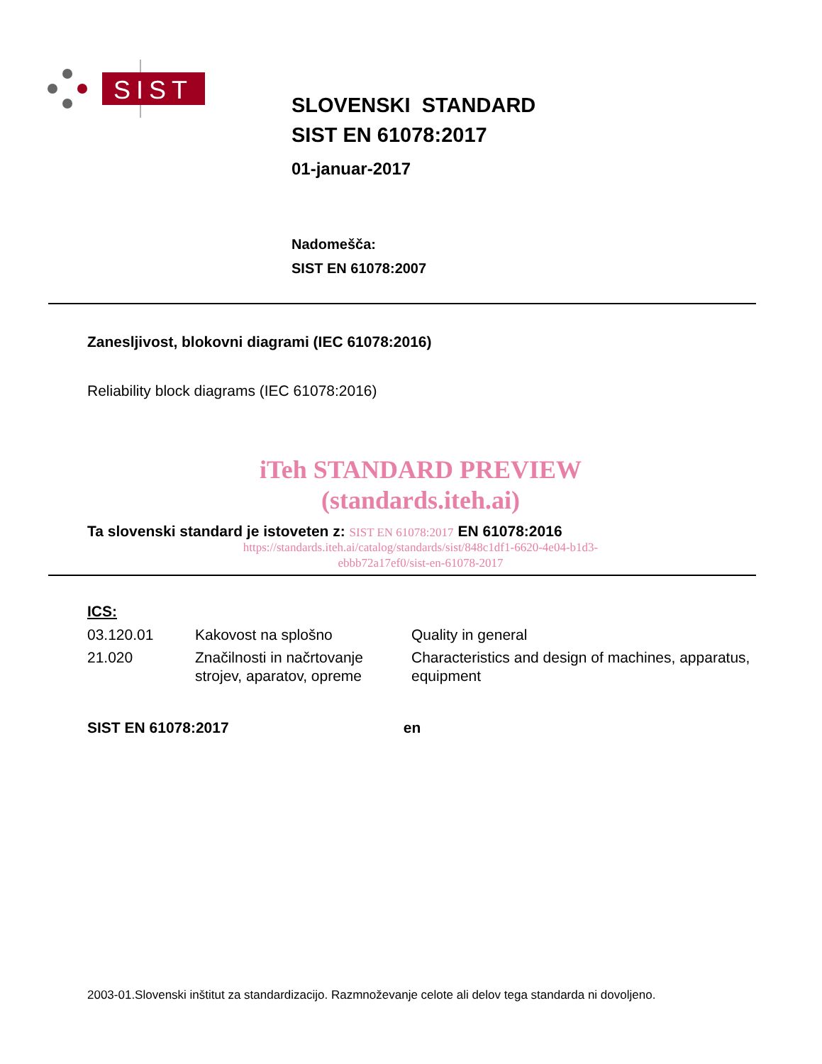SIST
SLOVENSKI STANDARD
SIST EN 61078:2017
01-januar-2017
Nadomešča:
SIST EN 61078:2007
Zanesljivost, blokovni diagrami (IEC 61078:2016)
Reliability block diagrams (IEC 61078:2016)
iTeh STANDARD PREVIEW
(standards.iteh.ai)
Ta slovenski standard je istoveten z: SIST EN 61078:2017 EN 61078:2016
https://standards.iteh.ai/catalog/standards/sist/848c1df1-6620-4e04-b1d3-
ebbb72a17ef0/sist-en-61078-2017
ICS:
| 03.120.01 | Kakovost na splošno | Quality in general |
| 21.020 | Značilnosti in načrtovanje strojev, aparatov, opreme | Characteristics and design of machines, apparatus, equipment |
SIST EN 61078:2017 en
2003-01.Slovenski inštitut za standardizacijo. Razmnoževanje celote ali delov tega standarda ni dovoljeno.